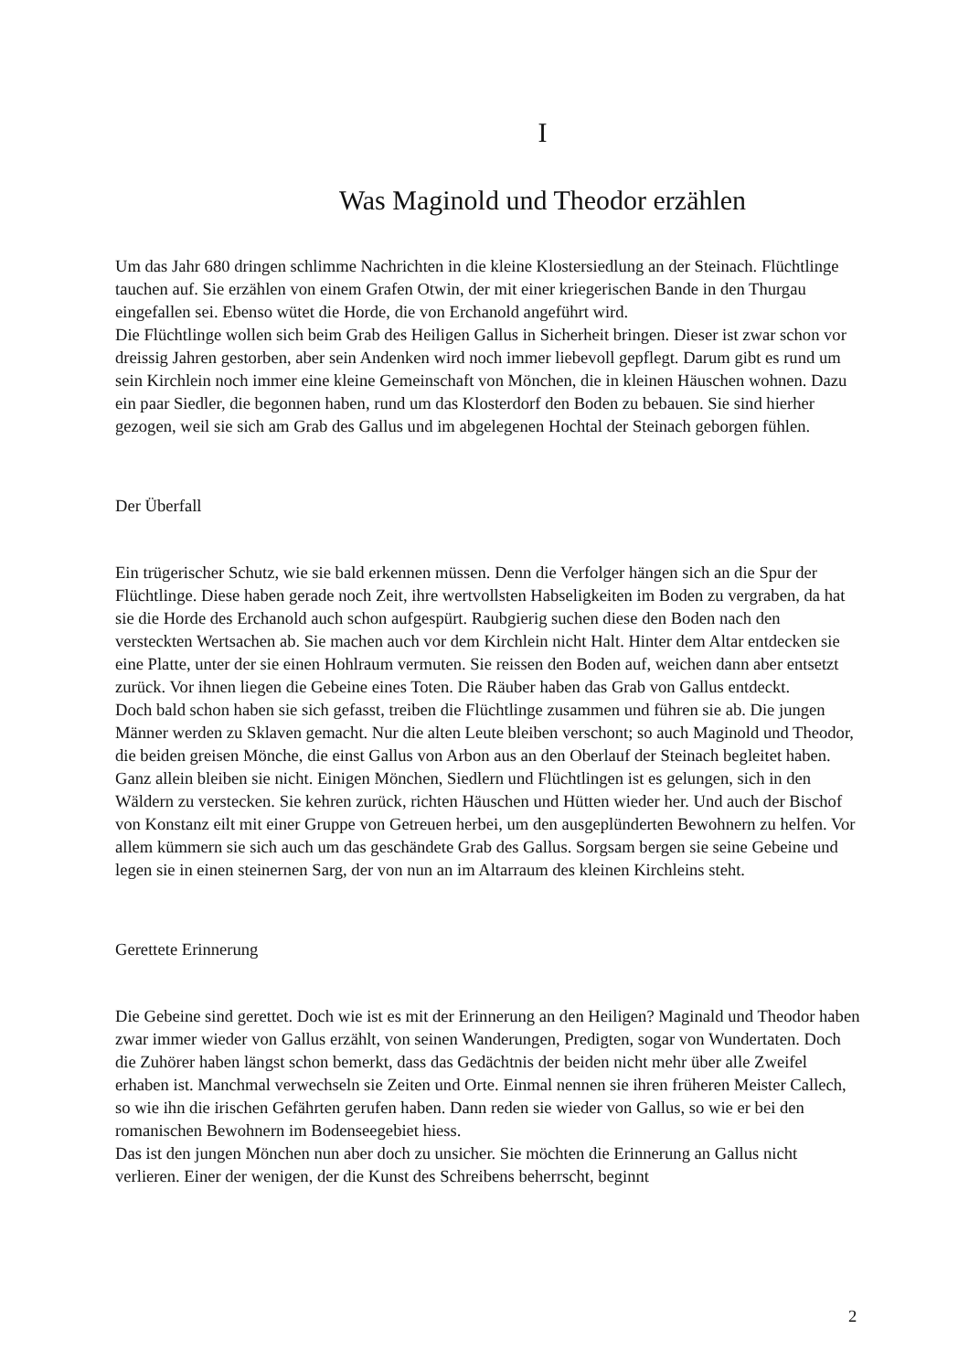I
Was Maginold und Theodor erzählen
Um das Jahr 680 dringen schlimme Nachrichten in die kleine Klostersiedlung an der Steinach. Flüchtlinge tauchen auf. Sie erzählen von einem Grafen Otwin, der mit einer kriegerischen Bande in den Thurgau eingefallen sei. Ebenso wütet die Horde, die von Erchanold angeführt wird.
Die Flüchtlinge wollen sich beim Grab des Heiligen Gallus in Sicherheit bringen. Dieser ist zwar schon vor dreissig Jahren gestorben, aber sein Andenken wird noch immer liebevoll gepflegt. Darum gibt es rund um sein Kirchlein noch immer eine kleine Gemeinschaft von Mönchen, die in kleinen Häuschen wohnen. Dazu ein paar Siedler, die begonnen haben, rund um das Klosterdorf den Boden zu bebauen. Sie sind hierher gezogen, weil sie sich am Grab des Gallus und im abgelegenen Hochtal der Steinach geborgen fühlen.
Der Überfall
Ein trügerischer Schutz, wie sie bald erkennen müssen. Denn die Verfolger hängen sich an die Spur der Flüchtlinge. Diese haben gerade noch Zeit, ihre wertvollsten Habseligkeiten im Boden zu vergraben, da hat sie die Horde des Erchanold auch schon aufgespürt. Raubgierig suchen diese den Boden nach den versteckten Wertsachen ab. Sie machen auch vor dem Kirchlein nicht Halt. Hinter dem Altar entdecken sie eine Platte, unter der sie einen Hohlraum vermuten. Sie reissen den Boden auf, weichen dann aber entsetzt zurück. Vor ihnen liegen die Gebeine eines Toten. Die Räuber haben das Grab von Gallus entdeckt.
Doch bald schon haben sie sich gefasst, treiben die Flüchtlinge zusammen und führen sie ab. Die jungen Männer werden zu Sklaven gemacht. Nur die alten Leute bleiben verschont; so auch Maginold und Theodor, die beiden greisen Mönche, die einst Gallus von Arbon aus an den Oberlauf der Steinach begleitet haben.
Ganz allein bleiben sie nicht. Einigen Mönchen, Siedlern und Flüchtlingen ist es gelungen, sich in den Wäldern zu verstecken. Sie kehren zurück, richten Häuschen und Hütten wieder her. Und auch der Bischof von Konstanz eilt mit einer Gruppe von Getreuen herbei, um den ausgeplünderten Bewohnern zu helfen. Vor allem kümmern sie sich auch um das geschändete Grab des Gallus. Sorgsam bergen sie seine Gebeine und legen sie in einen steinernen Sarg, der von nun an im Altarraum des kleinen Kirchleins steht.
Gerettete Erinnerung
Die Gebeine sind gerettet. Doch wie ist es mit der Erinnerung an den Heiligen? Maginald und Theodor haben zwar immer wieder von Gallus erzählt, von seinen Wanderungen, Predigten, sogar von Wundertaten. Doch die Zuhörer haben längst schon bemerkt, dass das Gedächtnis der beiden nicht mehr über alle Zweifel erhaben ist. Manchmal verwechseln sie Zeiten und Orte. Einmal nennen sie ihren früheren Meister Callech, so wie ihn die irischen Gefährten gerufen haben. Dann reden sie wieder von Gallus, so wie er bei den romanischen Bewohnern im Bodenseegebiet hiess.
Das ist den jungen Mönchen nun aber doch zu unsicher. Sie möchten die Erinnerung an Gallus nicht verlieren. Einer der wenigen, der die Kunst des Schreibens beherrscht, beginnt
2